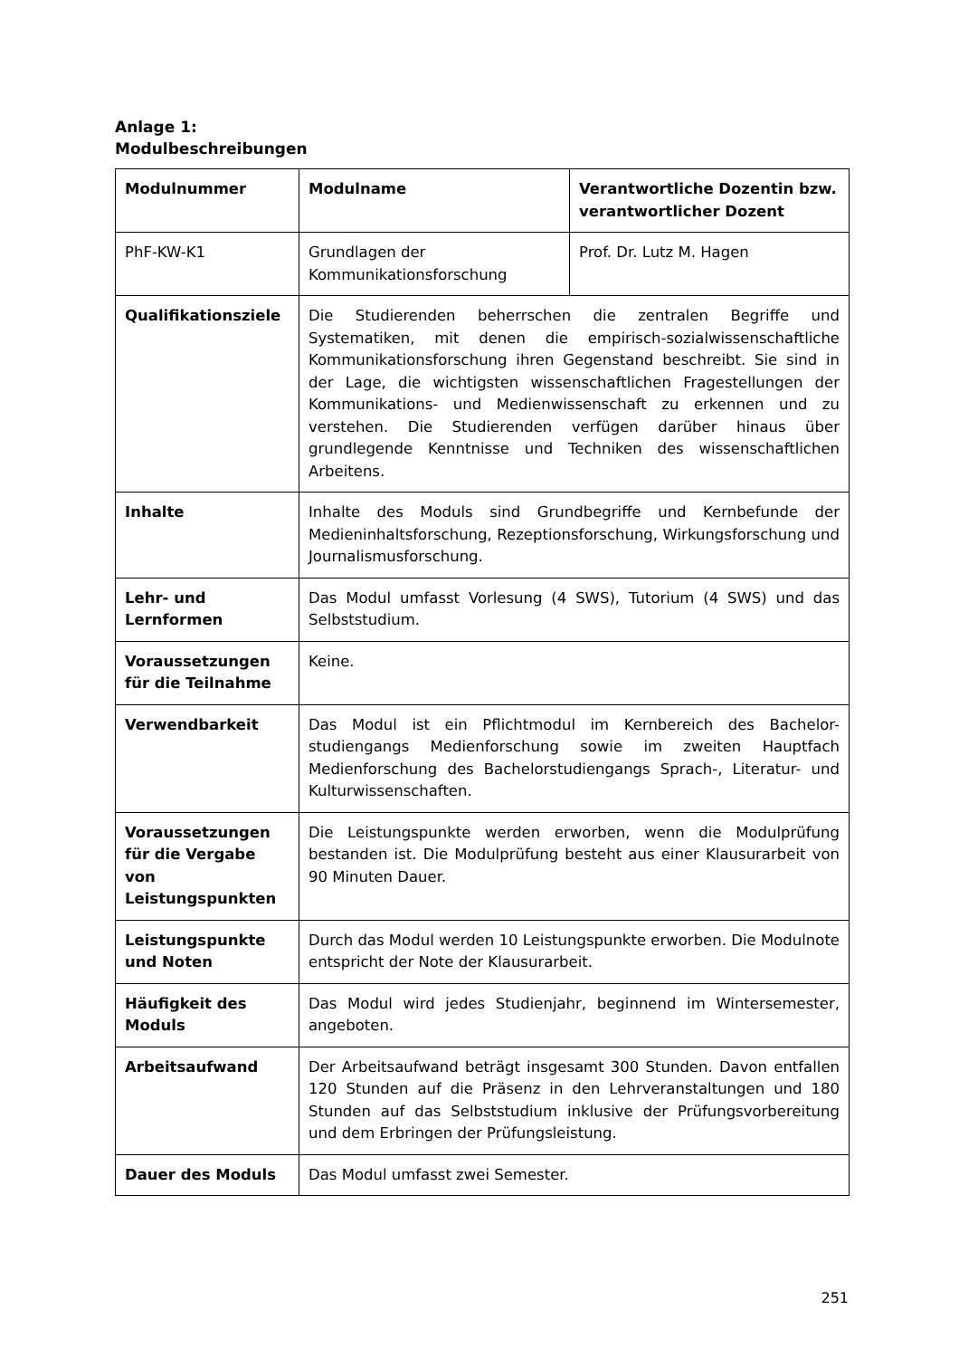Anlage 1:
Modulbeschreibungen
| Modulnummer | Modulname | Verantwortliche Dozentin bzw. verantwortlicher Dozent |
| --- | --- | --- |
| PhF-KW-K1 | Grundlagen der Kommunikationsforschung | Prof. Dr. Lutz M. Hagen |
| Qualifikationsziele | Die Studierenden beherrschen die zentralen Begriffe und Systematiken, mit denen die empirisch-sozialwissenschaftliche Kommunikationsforschung ihren Gegenstand beschreibt. Sie sind in der Lage, die wichtigsten wissenschaftlichen Fragestellungen der Kommunikations- und Medienwissenschaft zu erkennen und zu verstehen. Die Studierenden verfügen darüber hinaus über grundlegende Kenntnisse und Techniken des wissenschaftlichen Arbeitens. | |
| Inhalte | Inhalte des Moduls sind Grundbegriffe und Kernbefunde der Medieninhaltsforschung, Rezeptionsforschung, Wirkungsforschung und Journalismusforschung. | |
| Lehr- und Lernformen | Das Modul umfasst Vorlesung (4 SWS), Tutorium (4 SWS) und das Selbststudium. | |
| Voraussetzungen für die Teilnahme | Keine. | |
| Verwendbarkeit | Das Modul ist ein Pflichtmodul im Kernbereich des Bachelor-studiengangs Medienforschung sowie im zweiten Hauptfach Medienforschung des Bachelorstudiengangs Sprach-, Literatur- und Kulturwissenschaften. | |
| Voraussetzungen für die Vergabe von Leistungspunkten | Die Leistungspunkte werden erworben, wenn die Modulprüfung bestanden ist. Die Modulprüfung besteht aus einer Klausurarbeit von 90 Minuten Dauer. | |
| Leistungspunkte und Noten | Durch das Modul werden 10 Leistungspunkte erworben. Die Modulnote entspricht der Note der Klausurarbeit. | |
| Häufigkeit des Moduls | Das Modul wird jedes Studienjahr, beginnend im Wintersemester, angeboten. | |
| Arbeitsaufwand | Der Arbeitsaufwand beträgt insgesamt 300 Stunden. Davon entfallen 120 Stunden auf die Präsenz in den Lehrveranstaltungen und 180 Stunden auf das Selbststudium inklusive der Prüfungsvorbereitung und dem Erbringen der Prüfungsleistung. | |
| Dauer des Moduls | Das Modul umfasst zwei Semester. | |
251